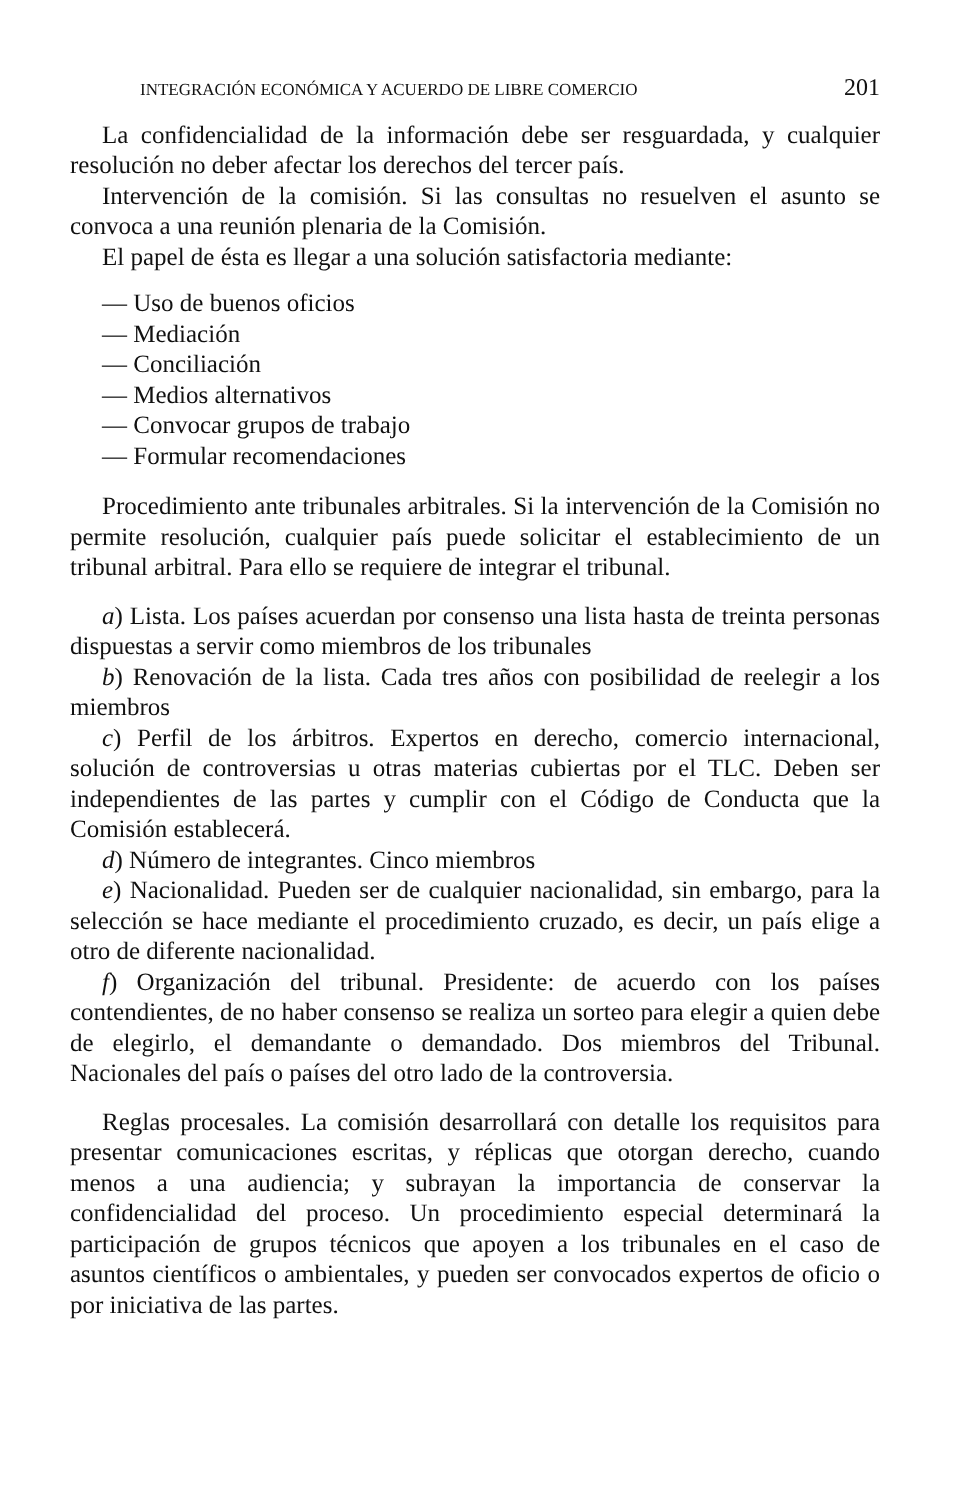INTEGRACIÓN ECONÓMICA Y ACUERDO DE LIBRE COMERCIO 201
La confidencialidad de la información debe ser resguardada, y cualquier resolución no deber afectar los derechos del tercer país.
Intervención de la comisión. Si las consultas no resuelven el asunto se convoca a una reunión plenaria de la Comisión.
El papel de ésta es llegar a una solución satisfactoria mediante:
— Uso de buenos oficios
— Mediación
— Conciliación
— Medios alternativos
— Convocar grupos de trabajo
— Formular recomendaciones
Procedimiento ante tribunales arbitrales. Si la intervención de la Comisión no permite resolución, cualquier país puede solicitar el establecimiento de un tribunal arbitral. Para ello se requiere de integrar el tribunal.
a) Lista. Los países acuerdan por consenso una lista hasta de treinta personas dispuestas a servir como miembros de los tribunales
b) Renovación de la lista. Cada tres años con posibilidad de reelegir a los miembros
c) Perfil de los árbitros. Expertos en derecho, comercio internacional, solución de controversias u otras materias cubiertas por el TLC. Deben ser independientes de las partes y cumplir con el Código de Conducta que la Comisión establecerá.
d) Número de integrantes. Cinco miembros
e) Nacionalidad. Pueden ser de cualquier nacionalidad, sin embargo, para la selección se hace mediante el procedimiento cruzado, es decir, un país elige a otro de diferente nacionalidad.
f) Organización del tribunal. Presidente: de acuerdo con los países contendientes, de no haber consenso se realiza un sorteo para elegir a quien debe de elegirlo, el demandante o demandado. Dos miembros del Tribunal. Nacionales del país o países del otro lado de la controversia.
Reglas procesales. La comisión desarrollará con detalle los requisitos para presentar comunicaciones escritas, y réplicas que otorgan derecho, cuando menos a una audiencia; y subrayan la importancia de conservar la confidencialidad del proceso. Un procedimiento especial determinará la participación de grupos técnicos que apoyen a los tribunales en el caso de asuntos científicos o ambientales, y pueden ser convocados expertos de oficio o por iniciativa de las partes.